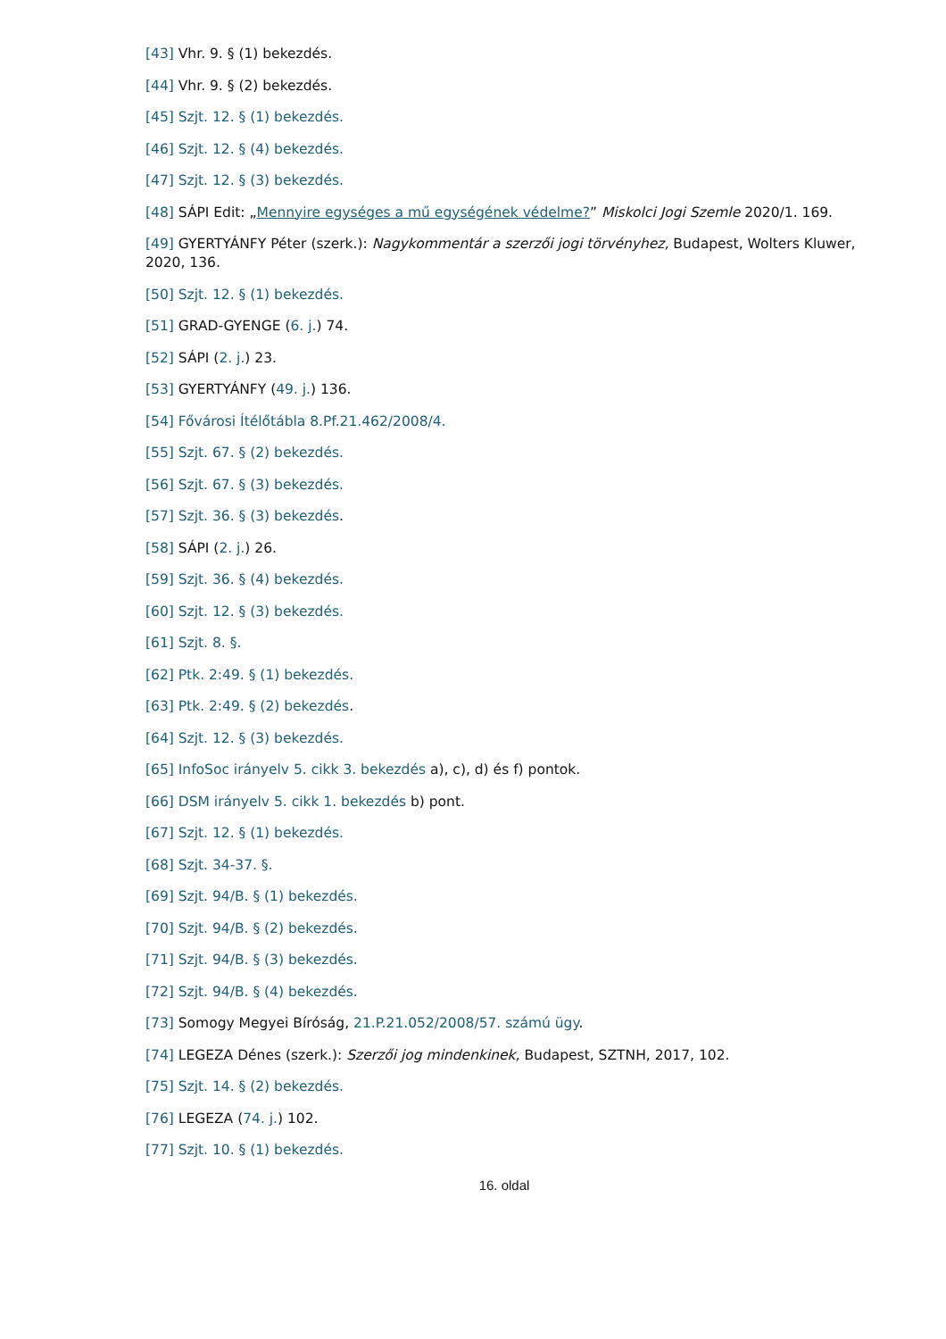[43] Vhr. 9. § (1) bekezdés.
[44] Vhr. 9. § (2) bekezdés.
[45] Szjt. 12. § (1) bekezdés.
[46] Szjt. 12. § (4) bekezdés.
[47] Szjt. 12. § (3) bekezdés.
[48] SÁPI Edit: „Mennyire egységes a mű egységének védelme?” Miskolci Jogi Szemle 2020/1. 169.
[49] GYERTYÁNFY Péter (szerk.): Nagykommentár a szerzői jogi törvényhez, Budapest, Wolters Kluwer, 2020, 136.
[50] Szjt. 12. § (1) bekezdés.
[51] GRAD-GYENGE (6. j.) 74.
[52] SÁPI (2. j.) 23.
[53] GYERTYÁNFY (49. j.) 136.
[54] Fővárosi Ítélőtábla 8.Pf.21.462/2008/4.
[55] Szjt. 67. § (2) bekezdés.
[56] Szjt. 67. § (3) bekezdés.
[57] Szjt. 36. § (3) bekezdés.
[58] SÁPI (2. j.) 26.
[59] Szjt. 36. § (4) bekezdés.
[60] Szjt. 12. § (3) bekezdés.
[61] Szjt. 8. §.
[62] Ptk. 2:49. § (1) bekezdés.
[63] Ptk. 2:49. § (2) bekezdés.
[64] Szjt. 12. § (3) bekezdés.
[65] InfoSoc irányelv 5. cikk 3. bekezdés a), c), d) és f) pontok.
[66] DSM irányelv 5. cikk 1. bekezdés b) pont.
[67] Szjt. 12. § (1) bekezdés.
[68] Szjt. 34-37. §.
[69] Szjt. 94/B. § (1) bekezdés.
[70] Szjt. 94/B. § (2) bekezdés.
[71] Szjt. 94/B. § (3) bekezdés.
[72] Szjt. 94/B. § (4) bekezdés.
[73] Somogy Megyei Bíróság, 21.P.21.052/2008/57. számú ügy.
[74] LEGEZA Dénes (szerk.): Szerzői jog mindenkinek, Budapest, SZTNH, 2017, 102.
[75] Szjt. 14. § (2) bekezdés.
[76] LEGEZA (74. j.) 102.
[77] Szjt. 10. § (1) bekezdés.
16. oldal